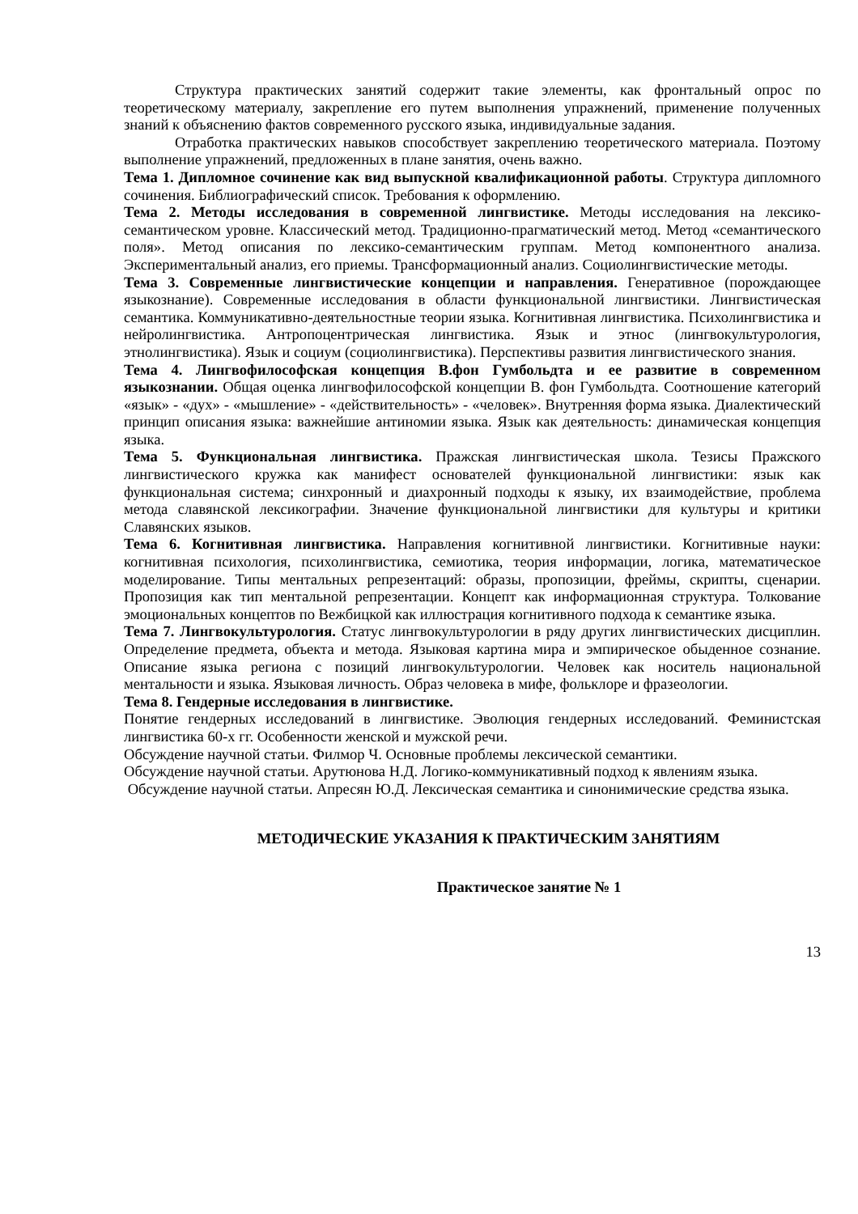Структура практических занятий содержит такие элементы, как фронтальный опрос по теоретическому материалу, закрепление его путем выполнения упражнений, применение полученных знаний к объяснению фактов современного русского языка, индивидуальные задания.
Отработка практических навыков способствует закреплению теоретического материала. Поэтому выполнение упражнений, предложенных в плане занятия, очень важно.
Тема 1. Дипломное сочинение как вид выпускной квалификационной работы. Структура дипломного сочинения. Библиографический список. Требования к оформлению.
Тема 2. Методы исследования в современной лингвистике. Методы исследования на лексико-семантическом уровне. Классический метод. Традиционно-прагматический метод. Метод «семантического поля». Метод описания по лексико-семантическим группам. Метод компонентного анализа. Экспериментальный анализ, его приемы. Трансформационный анализ. Социолингвистические методы.
Тема 3. Современные лингвистические концепции и направления. Генеративное (порождающее языкознание). Современные исследования в области функциональной лингвистики. Лингвистическая семантика. Коммуникативно-деятельностные теории языка. Когнитивная лингвистика. Психолингвистика и нейролингвистика. Антропоцентрическая лингвистика. Язык и этнос (лингвокультурология, этнолингвистика). Язык и социум (социолингвистика). Перспективы развития лингвистического знания.
Тема 4. Лингвофилософская концепция В.фон Гумбольдта и ее развитие в современном языкознании. Общая оценка лингвофилософской концепции В. фон Гумбольдта. Соотношение категорий «язык» - «дух» - «мышление» - «действительность» - «человек». Внутренняя форма языка. Диалектический принцип описания языка: важнейшие антиномии языка. Язык как деятельность: динамическая концепция языка.
Тема 5. Функциональная лингвистика. Пражская лингвистическая школа. Тезисы Пражского лингвистического кружка как манифест основателей функциональной лингвистики: язык как функциональная система; синхронный и диахронный подходы к языку, их взаимодействие, проблема метода славянской лексикографии. Значение функциональной лингвистики для культуры и критики Славянских языков.
Тема 6. Когнитивная лингвистика. Направления когнитивной лингвистики. Когнитивные науки: когнитивная психология, психолингвистика, семиотика, теория информации, логика, математическое моделирование. Типы ментальных репрезентаций: образы, пропозиции, фреймы, скрипты, сценарии. Пропозиция как тип ментальной репрезентации. Концепт как информационная структура. Толкование эмоциональных концептов по Вежбицкой как иллюстрация когнитивного подхода к семантике языка.
Тема 7. Лингвокультурология. Статус лингвокультурологии в ряду других лингвистических дисциплин. Определение предмета, объекта и метода. Языковая картина мира и эмпирическое обыденное сознание. Описание языка региона с позиций лингвокультурологии. Человек как носитель национальной ментальности и языка. Языковая личность. Образ человека в мифе, фольклоре и фразеологии.
Тема 8. Гендерные исследования в лингвистике.
Понятие гендерных исследований в лингвистике. Эволюция гендерных исследований. Феминистская лингвистика 60-х гг. Особенности женской и мужской речи.
Обсуждение научной статьи. Филмор Ч. Основные проблемы лексической семантики.
Обсуждение научной статьи. Арутюнова Н.Д. Логико-коммуникативный подход к явлениям языка.
Обсуждение научной статьи. Апресян Ю.Д. Лексическая семантика и синонимические средства языка.
МЕТОДИЧЕСКИЕ УКАЗАНИЯ К ПРАКТИЧЕСКИМ ЗАНЯТИЯМ
Практическое занятие № 1
13